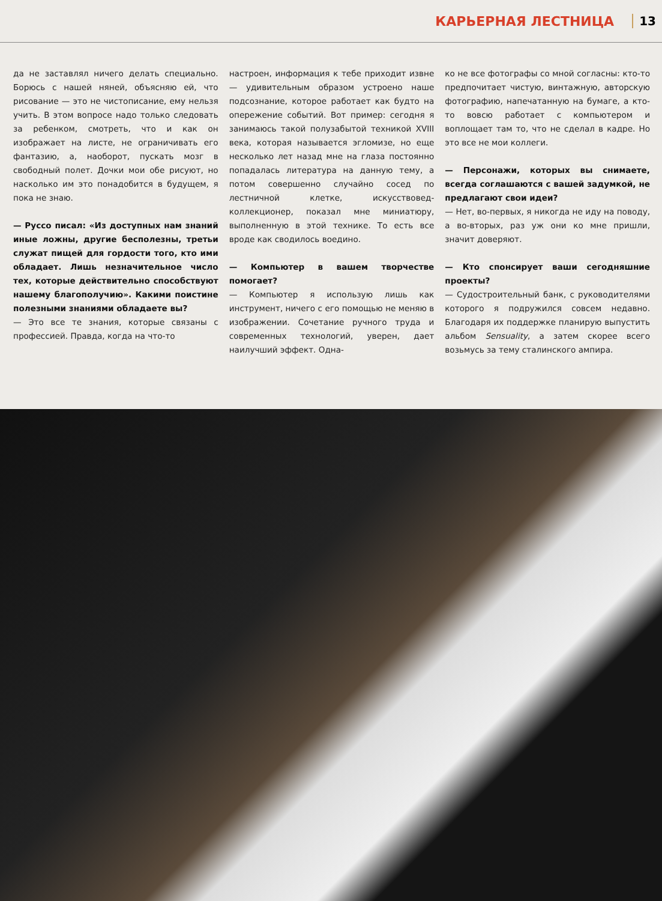КАРЬЕРНАЯ ЛЕСТНИЦА 13
да не заставлял ничего делать специально. Борюсь с нашей няней, объясняю ей, что рисование — это не чистописание, ему нельзя учить. В этом вопросе надо только следовать за ребенком, смотреть, что и как он изображает на листе, не ограничивать его фантазию, а, наоборот, пускать мозг в свободный полет. Дочки мои обе рисуют, но насколько им это понадобится в будущем, я пока не знаю.
— Руссо писал: «Из доступных нам знаний иные ложны, другие бесполезны, третьи служат пищей для гордости того, кто ими обладает. Лишь незначительное число тех, которые действительно способствуют нашему благополучию». Какими поистине полезными знаниями обладаете вы?
— Это все те знания, которые связаны с профессией. Правда, когда на что-то
настроен, информация к тебе приходит извне — удивительным образом устроено наше подсознание, которое работает как будто на опережение событий. Вот пример: сегодня я занимаюсь такой полузабытой техникой XVIII века, которая называется эгломизе, но еще несколько лет назад мне на глаза постоянно попадалась литература на данную тему, а потом совершенно случайно сосед по лестничной клетке, искусствовед-коллекционер, показал мне миниатюру, выполненную в этой технике. То есть все вроде как сводилось воедино.
— Компьютер в вашем творчестве помогает?
— Компьютер я использую лишь как инструмент, ничего с его помощью не меняю в изображении. Сочетание ручного труда и современных технологий, уверен, дает наилучший эффект. Одна-
ко не все фотографы со мной согласны: кто-то предпочитает чистую, винтажную, авторскую фотографию, напечатанную на бумаге, а кто-то вовсю работает с компьютером и воплощает там то, что не сделал в кадре. Но это все не мои коллеги.
— Персонажи, которых вы снимаете, всегда соглашаются с вашей задумкой, не предлагают свои идеи?
— Нет, во-первых, я никогда не иду на поводу, а во-вторых, раз уж они ко мне пришли, значит доверяют.
— Кто спонсирует ваши сегодняшние проекты?
— Судостроительный банк, с руководителями которого я подружился совсем недавно. Благодаря их поддержке планирую выпустить альбом Sensuality, а затем скорее всего возьмусь за тему сталинского ампира.